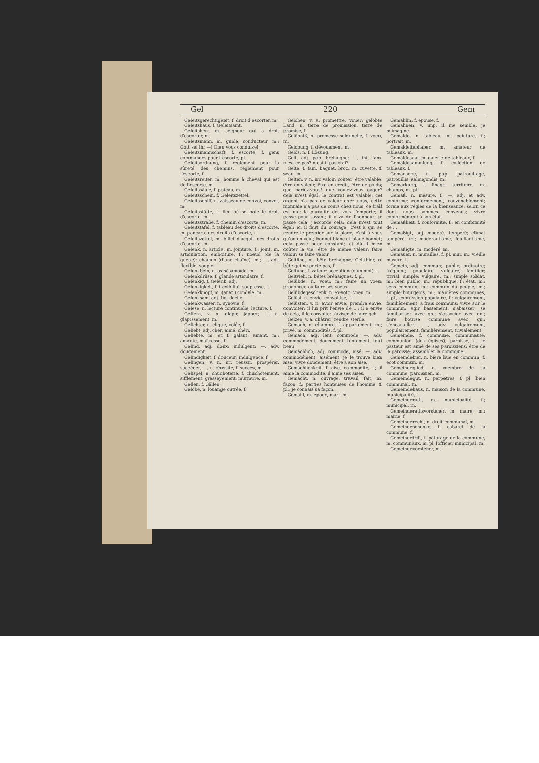Gel 220 Gem
Geleitsgerechtigkeit, f. droit d'escorter, m.
Geleitshaus, f. Geleitsamt.
Geleitsherr, m. seigneur qui a droit d'escorter, m.
Geleitsmann, m. guide, conducteur, m.; Gott sei Ihr —! Dieu vous conduise!
Geleitsmannschaft, f. escorte, f. gens commandés pour l'escorte, pl.
Geleitsordnung, f. réglement pour la sûreté des chemins, réglement pour l'escorte, f.
Geleitsreiter, m. homme à cheval qui est de l'escorte, m.
Geleitssäule, f. poteau, m.
Geleitsschein, f. Geleitszettel.
Geleitsschiff, n. vaisseau de convoi, convoi, m.
Geleitsstätte, f. lieu où se paie le droit d'escorte, m.
Geleitsstraße, f. chemin d'escorte, m.
Geleitstafel, f. tableau des droits d'escorte, m. pancarte des droits d'escorte, f.
Geleitszettel, m. billet d'acquit des droits d'escorte, m.
Gelenk, n. article, m. jointure, f.; joint, m. articulation, emboîture, f.; noeud (de la queue); chaînon (d'une chaîne), m.; —, adj. flexible, souple.
Gelenkbein, n. os sésamoïde, m.
Gelenkdrüse, f. glande articulaire, f.
Gelenkig, f. Gelenk, adj.
Gelenkigkeit, f. flexibilité, souplesse, f.
Gelenkknopf, m. (anat.) condyle, m.
Gelenksam, adj. fig. docile.
Gelenkwasser, n. synovie, f.
Gelese, n. lecture continuelle, lecture, f.
Gelfern, v. n. glapir, japper; —, n. glapissement, m.
Gelichter, n. clique, volée, f.
Geliebt, adj. cher, aimé, chéri.
Geliebte, m. et f. galant, amant, m.; amante, maîtresse, f.
Gelind, adj. doux; indulgent; —, adv. doucement.
Gelindigkeit, f. douceur; indulgence, f.
Gelingen, v. n. irr. réussir, prospérer, succéder; —, n. réussite, f. succès, m.
Gelispel, n. chuchoterie, f. chuchotement, sifflement; grasseyement; murmure, m.
Gellen, f. Gällen.
Gelöbe, n. louange outrée, f.
Geloben, v. a. promettre, vouer; gelobte Land, n. terre de promission, terre de promise, f.
Gelöbniß, n. promesse solennelle, f. voeu, m.
Gelobung, f. dévouement, m.
Gelös, n. f. Lösung.
Gelt, adj. pop. bréhaigne; —, int. fam. n'est-ce pas? n'est-il pas vrai?
Gelte, f. fam. baquet, broc, m. cuvette, f. seau, m.
Gelten, v. n. irr. valoir; coûter; être valable, être en valeur, être en crédit, être de poids; que pariez-vous! que voulez-vous gager? cela m'est égal; le contrat est valable; cet argent n'a pas de valeur chez nous, cette monnaie n'a pas de cours chez nous; ce trait est nul; la pluralité des voix l'emporte; il passe pour savant; il y va de l'honneur; je passe cela, j'accorde cela; cela m'est tout égal; ici il faut du courage; c'est à qui se rendre le premier sur la place; c'est à vous qu'on en veut; bonnet blanc et blanc bonnet; cela passe pour constant; et dût-il m'en coûter la vie; être de même valeur; faire valoir; se faire valoir.
Geltling, m. bête bréhaigne; Geltthier, n. bête qui ne porte pas, f.
Geltung, f. valeur; acception (d'un mot), f.
Geltvieh, n. bêtes bréhaignes, f. pl.
Gelübde, n. voeu, m.; faire un voeu; prononcer, ou faire ses voeux.
Gelübdegeschenk, n. ex-voto, voeu, m.
Gelüst, n. envie, convoitise, f.
Gelüsten, v. n. avoir envie, prendre envie, convoiter; il lui prit l'envie de ...; il a envie de cela, il le convoite; s'aviser de faire qch.
Gelzen, v. a. châtrer; rendre stérile.
Gemach, n. chambre, f. appartement, m.; privé, m. commodités, f. pl.
Gemach, adj. lent; commode; —, adv. commodément, doucement, lentement, tout beau!
Gemächlich, adj. commode, aisé; —, adv. commodément, aisément; je le trouve bien aise; vivre doucement, être à son aise.
Gemächlichkeit, f. aise, commodité, f.; il aime la commodité, il aime ses aises.
Gemächt, n. ouvrage, travail, fait, m. façon, f.; parties honteuses de l'homme, f. pl.; je connais sa façon.
Gemahl, m. époux, mari, m.
Gemahlin, f. épouse, f.
Gemahnen, v. imp. il me semble, je m'imagine.
Gemälde, n. tableau, m. peinture, f.; portrait, m.
Gemäldeliebhaber, m. amateur de tableaux, m.
Gemäldesaal, m. galerie de tableaux, f.
Gemäldesammlung, f. collection de tableaux, f.
Gemansche, n. pop. patrouillage, patrouillis, salmigondis, m.
Gemarkung, f. finage, territoire, m. champs, m. pl.
Gemäß, n. mesure, f.; —, adj. et adv. conforme; conformément, convenablement; forme aux règles de la bienséance; selon ce dont nous sommes convenus; vivre conformément à son état.
Gemäßheit, f. conformité, f.; en conformité de ...
Gemäßigt, adj. modéré; tempéré; climat tempéré, m.; modérantisme, feuillantisme, m.
Gemäßigte, m. modéré, m.
Gemäuer, n. murailles, f. pl. mur, m.; vieille masure, f.
Gemein, adj. commun; public; ordinaire; fréquent; populaire, vulgaire, familier; trivial, simple; vulgaire, m.; simple soldat, m.; bien public, m.; république, f.; état, m.; sens commun, m.; commun du peuple, m.; simple bourgeois, m.; manières communes, f. pl.; expression populaire, f.; vulgairement, familièrement; à frais communs; vivre sur le commun; agir bassement, s'abaisser; se familiariser avec qn.; s'associer avec qn.; faire bourse commune avec qn.; s'encanailler; —, adv. vulgairement, populairement, familièrement, trivialement.
Gemeinde, f. commune, communauté; communion (des églises); paroisse, f.; le pasteur est aimé de ses paroissiens; être de la paroisse; assembler la commune.
Gemeindebier, n. bière bue en commun, f. écot commun, m.
Gemeindeglied, n. membre de la commune, paroissien, m.
Gemeindegut, n. perpétres, f. pl. bien communal, m.
Gemeindehaus, n. maison de la commune, municipalité, f.
Gemeinderath, m. municipalité, f.; municipal, m.
Gemeinderathsvorsteher, m. maire, m.; mairie, f.
Gemeinderecht, n. droit communal, m.
Gemeindeschenke, f. cabaret de la commune, f.
Gemeindetrift, f. pâturage de la commune, m. communaux, m. pl. [officier municipal, m.
Gemeindevorsteher, m.